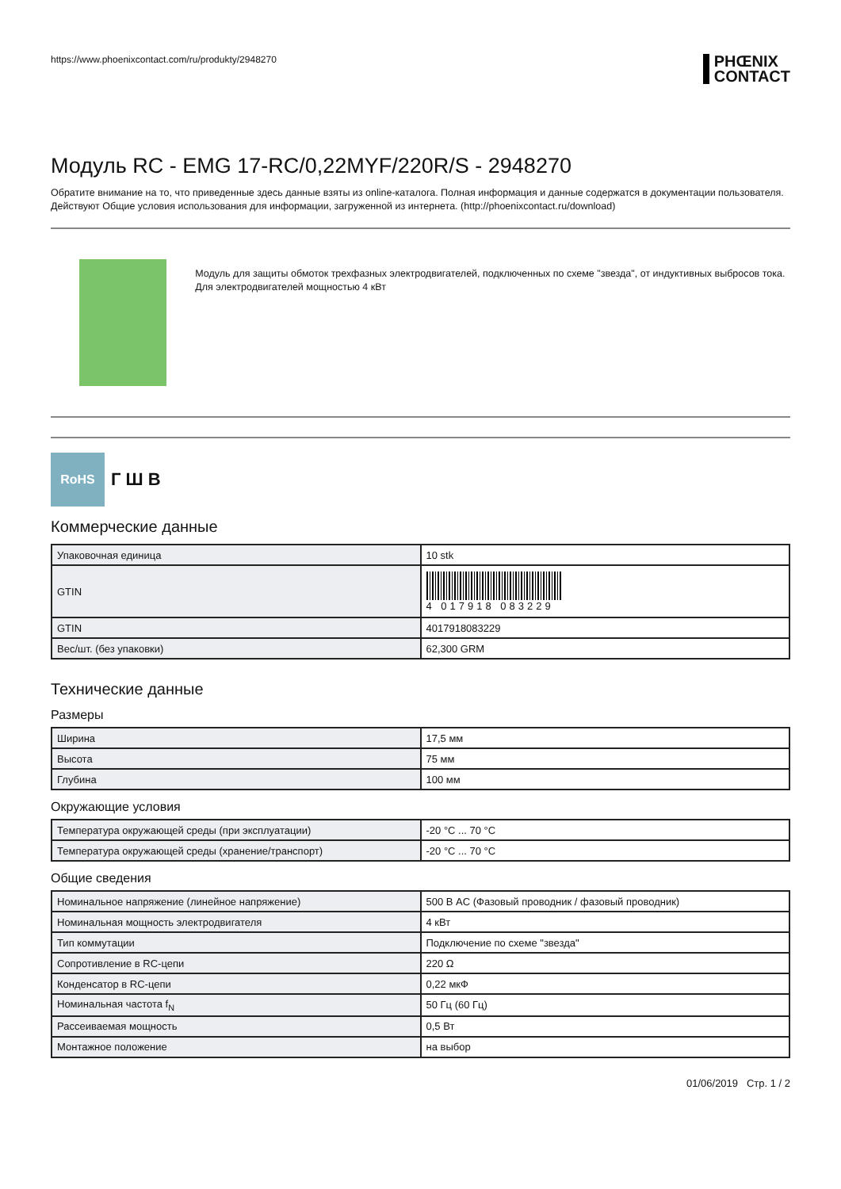https://www.phoenixcontact.com/ru/produkty/2948270
PHŒNIX
CONTACT
Модуль RC - EMG 17-RC/0,22MYF/220R/S - 2948270
Обратите внимание на то, что приведенные здесь данные взяты из online-каталога. Полная информация и данные содержатся в документации пользователя. Действуют Общие условия использования для информации, загруженной из интернета. (http://phoenixcontact.ru/download)
Модуль для защиты обмоток трехфазных электродвигателей, подключенных по схеме "звезда", от индуктивных выбросов тока. Для электродвигателей мощностью 4 кВт
RoHS
Г Ш В
Коммерческие данные
| Упаковочная единица | 10 stk |
| GTIN | 4 017918 083229 |
| GTIN | 4017918083229 |
| Вес/шт. (без упаковки) | 62,300 GRM |
Технические данные
Размеры
| Ширина | 17,5 мм |
| Высота | 75 мм |
| Глубина | 100 мм |
Окружающие условия
| Температура окружающей среды (при эксплуатации) | -20 °C ... 70 °C |
| Температура окружающей среды (хранение/транспорт) | -20 °C ... 70 °C |
Общие сведения
| Номинальное напряжение (линейное напряжение) | 500 В AC (Фазовый проводник / фазовый проводник) |
| Номинальная мощность электродвигателя | 4 кВт |
| Тип коммутации | Подключение по схеме "звезда" |
| Сопротивление в RC-цепи | 220 Ω |
| Конденсатор в RC-цепи | 0,22 мкФ |
| Номинальная частота f<sub>N</sub> | 50 Гц (60 Гц) |
| Рассеиваемая мощность | 0,5 Вт |
| Монтажное положение | на выбор |
01/06/2019 Стр. 1 / 2